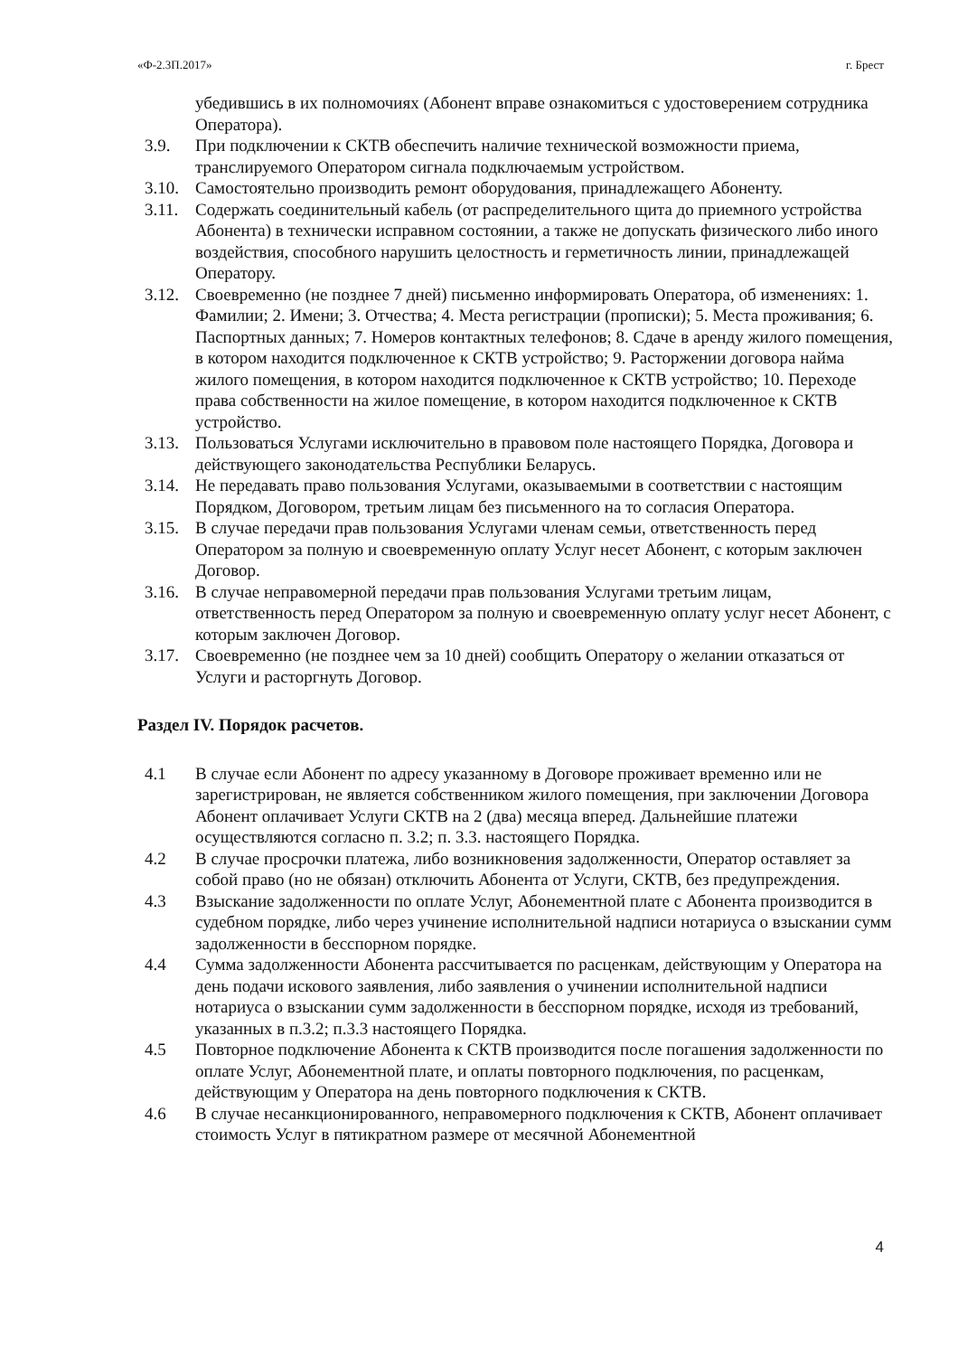«Ф-2.3П.2017» г. Брест
убедившись в их полномочиях (Абонент вправе ознакомиться с удостоверением сотрудника Оператора).
3.9. При подключении к СКТВ обеспечить наличие технической возможности приема, транслируемого Оператором сигнала подключаемым устройством.
3.10.
Самостоятельно производить ремонт оборудования, принадлежащего Абоненту.
3.11.
Содержать соединительный кабель (от распределительного щита до приемного устройства Абонента) в технически исправном состоянии, а также не допускать физического либо иного воздействия, способного нарушить целостность и герметичность линии, принадлежащей Оператору.
3.12.
Своевременно (не позднее 7 дней) письменно информировать Оператора, об изменениях: 1. Фамилии; 2. Имени; 3. Отчества; 4. Места регистрации (прописки); 5. Места проживания; 6. Паспортных данных; 7. Номеров контактных телефонов; 8. Сдаче в аренду жилого помещения, в котором находится подключенное к СКТВ устройство; 9. Расторжении договора найма жилого помещения, в котором находится подключенное к СКТВ устройство; 10. Переходе права собственности на жилое помещение, в котором находится подключенное к СКТВ устройство.
3.13.
Пользоваться Услугами исключительно в правовом поле настоящего Порядка, Договора и действующего законодательства Республики Беларусь.
3.14.
Не передавать право пользования Услугами, оказываемыми в соответствии с настоящим Порядком, Договором, третьим лицам без письменного на то согласия Оператора.
3.15.
В случае передачи прав пользования Услугами членам семьи, ответственность перед Оператором за полную и своевременную оплату Услуг несет Абонент, с которым заключен Договор.
3.16.
В случае неправомерной передачи прав пользования Услугами третьим лицам, ответственность перед Оператором за полную и своевременную оплату услуг несет Абонент, с которым заключен Договор.
3.17.
Своевременно (не позднее чем за 10 дней) сообщить Оператору о желании отказаться от Услуги и расторгнуть Договор.
Раздел IV. Порядок расчетов.
4.1 В случае если Абонент по адресу указанному в Договоре проживает временно или не зарегистрирован, не является собственником жилого помещения, при заключении Договора Абонент оплачивает Услуги СКТВ на 2 (два) месяца вперед. Дальнейшие платежи осуществляются согласно п. 3.2; п. 3.3. настоящего Порядка.
4.2 В случае просрочки платежа, либо возникновения задолженности, Оператор оставляет за собой право (но не обязан) отключить Абонента от Услуги, СКТВ, без предупреждения.
4.3 Взыскание задолженности по оплате Услуг, Абонементной плате с Абонента производится в судебном порядке, либо через учинение исполнительной надписи нотариуса о взыскании сумм задолженности в бесспорном порядке.
4.4 Сумма задолженности Абонента рассчитывается по расценкам, действующим у Оператора на день подачи искового заявления, либо заявления о учинении исполнительной надписи нотариуса о взыскании сумм задолженности в бесспорном порядке, исходя из требований, указанных в п.3.2; п.3.3 настоящего Порядка.
4.5 Повторное подключение Абонента к СКТВ производится после погашения задолженности по оплате Услуг, Абонементной плате, и оплаты повторного подключения, по расценкам, действующим у Оператора на день повторного подключения к СКТВ.
4.6 В случае несанкционированного, неправомерного подключения к СКТВ, Абонент оплачивает стоимость Услуг в пятикратном размере от месячной Абонементной
4